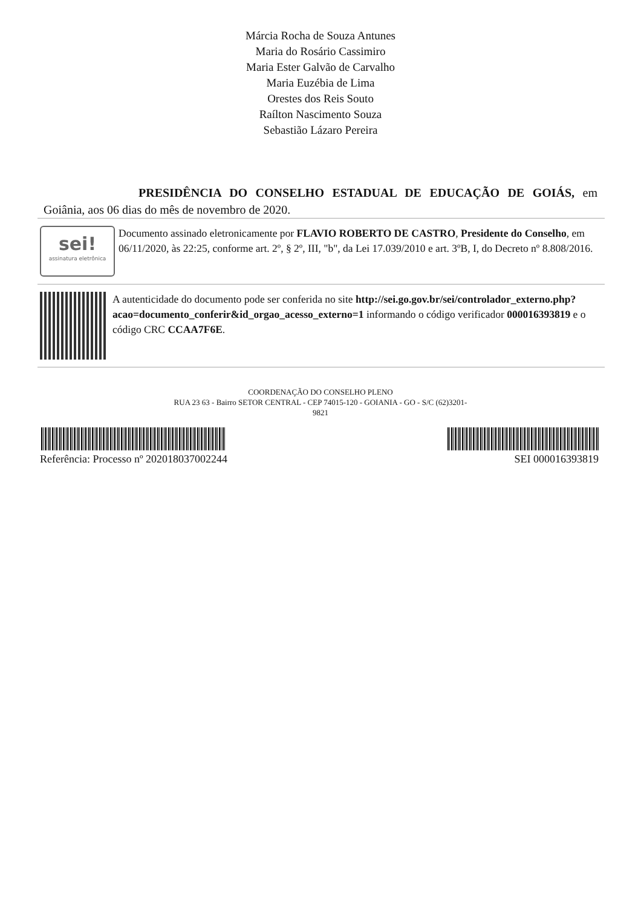Márcia Rocha de Souza Antunes
Maria do Rosário Cassimiro
Maria Ester Galvão de Carvalho
Maria Euzébia de Lima
Orestes dos Reis Souto
Raílton Nascimento Souza
Sebastião Lázaro Pereira
PRESIDÊNCIA DO CONSELHO ESTADUAL DE EDUCAÇÃO DE GOIÁS, em Goiânia, aos 06 dias do mês de novembro de 2020.
sei!
assinatura eletrônica
Documento assinado eletronicamente por FLAVIO ROBERTO DE CASTRO, Presidente do Conselho, em 06/11/2020, às 22:25, conforme art. 2º, § 2º, III, "b", da Lei 17.039/2010 e art. 3ºB, I, do Decreto nº 8.808/2016.
A autenticidade do documento pode ser conferida no site http://sei.go.gov.br/sei/controlador_externo.php?acao=documento_conferir&id_orgao_acesso_externo=1 informando o código verificador 000016393819 e o código CRC CCAA7F6E.
COORDENAÇÃO DO CONSELHO PLENO
RUA 23 63 - Bairro SETOR CENTRAL - CEP 74015-120 - GOIANIA - GO - S/C (62)3201-
9821
Referência: Processo nº 202018037002244 SEI 000016393819